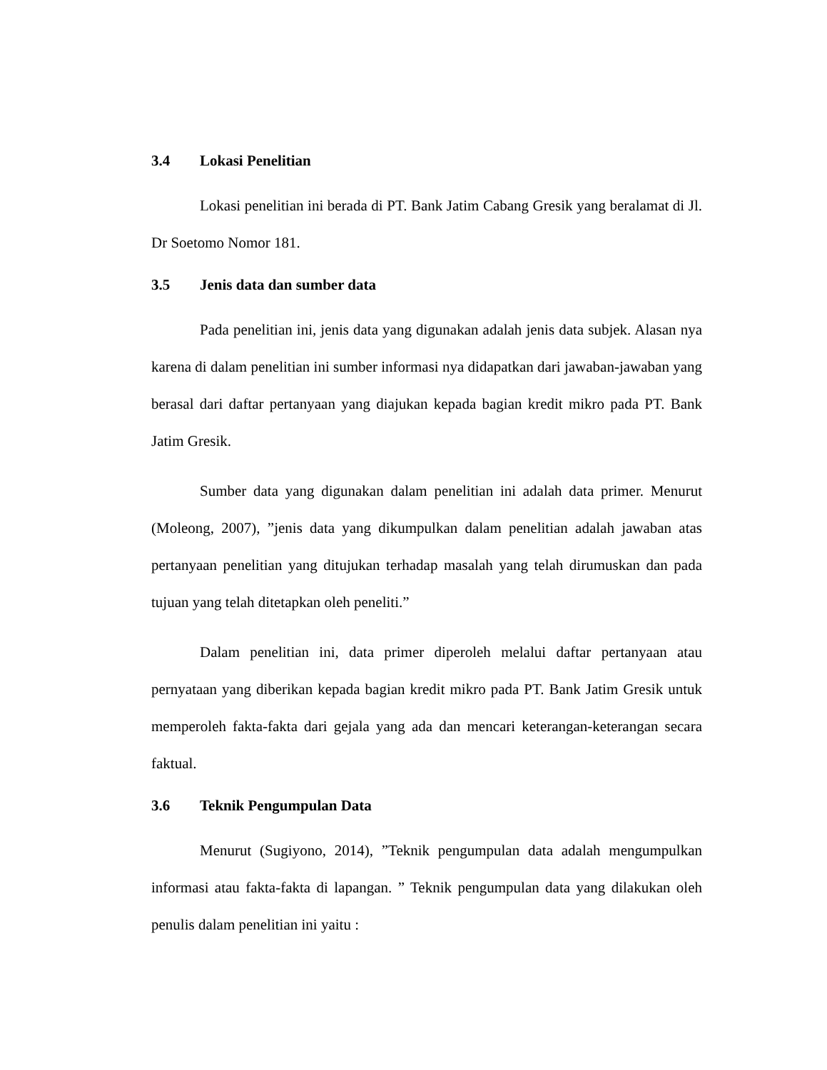3.4 Lokasi Penelitian
Lokasi penelitian ini berada di PT. Bank Jatim Cabang Gresik yang beralamat di Jl. Dr Soetomo Nomor 181.
3.5 Jenis data dan sumber data
Pada penelitian ini, jenis data yang digunakan adalah jenis data subjek. Alasan nya karena di dalam penelitian ini sumber informasi nya didapatkan dari jawaban-jawaban yang berasal dari daftar pertanyaan yang diajukan kepada bagian kredit mikro pada PT. Bank Jatim Gresik.
Sumber data yang digunakan dalam penelitian ini adalah data primer. Menurut (Moleong, 2007), ”jenis data yang dikumpulkan dalam penelitian adalah jawaban atas pertanyaan penelitian yang ditujukan terhadap masalah yang telah dirumuskan dan pada tujuan yang telah ditetapkan oleh peneliti.”
Dalam penelitian ini, data primer diperoleh melalui daftar pertanyaan atau pernyataan yang diberikan kepada bagian kredit mikro pada PT. Bank Jatim Gresik untuk memperoleh fakta-fakta dari gejala yang ada dan mencari keterangan-keterangan secara faktual.
3.6 Teknik Pengumpulan Data
Menurut (Sugiyono, 2014), ”Teknik pengumpulan data adalah mengumpulkan informasi atau fakta-fakta di lapangan. ” Teknik pengumpulan data yang dilakukan oleh penulis dalam penelitian ini yaitu :